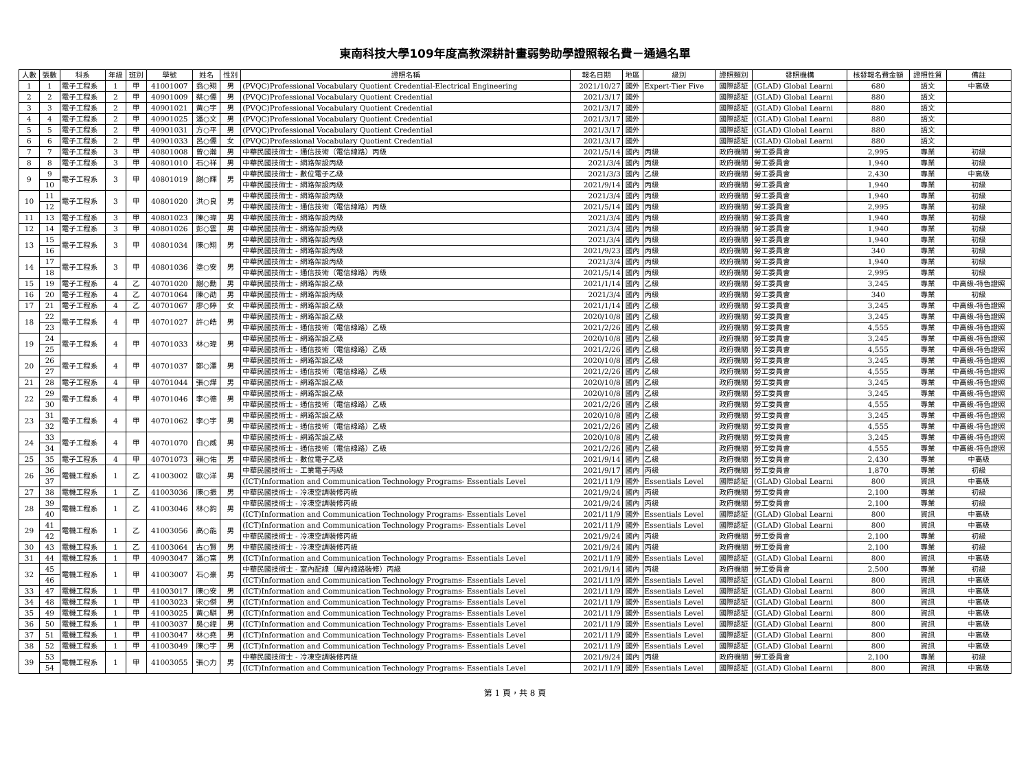東南科技大學109年度高教深耕計畫弱勢助學證照報名費－通過名單
| 人數 | 張數 | 科系 | 年級 | 班別 | 學號 | 姓名 | 性別 | 證照名稱 | 報名日期 | 地區 | 級別 | 證照類別 | 發照機構 | 核發報名費金額 | 證照性質 | 備註 |
| --- | --- | --- | --- | --- | --- | --- | --- | --- | --- | --- | --- | --- | --- | --- | --- | --- |
| 1 | 1 | 電子工程系 | 1 | 甲 | 41001007 | 翁○翔 | 男 | (PVQC)Professional Vocabulary Quotient Credential-Electrical Engineering | 2021/10/27 | 國外 | Expert-Tier Five | 國際認証 | (GLAD) Global Learni | 680 | 語文 | 中高級 |
| 2 | 2 | 電子工程系 | 2 | 甲 | 40901009 | 蔡○儒 | 男 | (PVQC)Professional Vocabulary Quotient Credential | 2021/3/17 | 國外 | | 國際認証 | (GLAD) Global Learni | 880 | 語文 | |
| 3 | 3 | 電子工程系 | 2 | 甲 | 40901021 | 黃○宇 | 男 | (PVQC)Professional Vocabulary Quotient Credential | 2021/3/17 | 國外 | | 國際認証 | (GLAD) Global Learni | 880 | 語文 | |
| 4 | 4 | 電子工程系 | 2 | 甲 | 40901025 | 潘○文 | 男 | (PVQC)Professional Vocabulary Quotient Credential | 2021/3/17 | 國外 | | 國際認証 | (GLAD) Global Learni | 880 | 語文 | |
| 5 | 5 | 電子工程系 | 2 | 甲 | 40901031 | 方○平 | 男 | (PVQC)Professional Vocabulary Quotient Credential | 2021/3/17 | 國外 | | 國際認証 | (GLAD) Global Learni | 880 | 語文 | |
| 6 | 6 | 電子工程系 | 2 | 甲 | 40901033 | 呂○儒 | 女 | (PVQC)Professional Vocabulary Quotient Credential | 2021/3/17 | 國外 | | 國際認証 | (GLAD) Global Learni | 880 | 語文 | |
| 7 | 7 | 電子工程系 | 3 | 甲 | 40801008 | 曾○瀚 | 男 | 中華民國技術士 - 通信技術（電信線路）丙級 | 2021/5/14 | 國內 | 丙級 | 政府機關 | 勞工委員會 | 2,995 | 專業 | 初級 |
| 8 | 8 | 電子工程系 | 3 | 甲 | 40801010 | 石○祥 | 男 | 中華民國技術士 - 網路架設丙級 | 2021/3/4 | 國內 | 丙級 | 政府機關 | 勞工委員會 | 1,940 | 專業 | 初級 |
| 9 | 9 | 電子工程系 | 3 | 甲 | 40801019 | 謝○輝 | 男 | 中華民國技術士 - 數位電子乙級 | 2021/3/3 | 國內 | 乙級 | 政府機關 | 勞工委員會 | 2,430 | 專業 | 中高級 |
| | 10 | | | | | | | 中華民國技術士 - 網路架設丙級 | 2021/9/14 | 國內 | 丙級 | 政府機關 | 勞工委員會 | 1,940 | 專業 | 初級 |
| 10 | 11 | 電子工程系 | 3 | 甲 | 40801020 | 洪○良 | 男 | 中華民國技術士 - 網路架設丙級 | 2021/3/4 | 國內 | 丙級 | 政府機關 | 勞工委員會 | 1,940 | 專業 | 初級 |
| | 12 | | | | | | | 中華民國技術士 - 通信技術（電信線路）丙級 | 2021/5/14 | 國內 | 丙級 | 政府機關 | 勞工委員會 | 2,995 | 專業 | 初級 |
| 11 | 13 | 電子工程系 | 3 | 甲 | 40801023 | 陳○瑋 | 男 | 中華民國技術士 - 網路架設丙級 | 2021/3/4 | 國內 | 丙級 | 政府機關 | 勞工委員會 | 1,940 | 專業 | 初級 |
| 12 | 14 | 電子工程系 | 3 | 甲 | 40801026 | 彭○雲 | 男 | 中華民國技術士 - 網路架設丙級 | 2021/3/4 | 國內 | 丙級 | 政府機關 | 勞工委員會 | 1,940 | 專業 | 初級 |
| 13 | 15 | 電子工程系 | 3 | 甲 | 40801034 | 陳○翔 | 男 | 中華民國技術士 - 網路架設丙級 | 2021/3/4 | 國內 | 丙級 | 政府機關 | 勞工委員會 | 1,940 | 專業 | 初級 |
| | 16 | | | | | | | 中華民國技術士 - 網路架設丙級 | 2021/9/23 | 國內 | 丙級 | 政府機關 | 勞工委員會 | 340 | 專業 | 初級 |
| 14 | 17 | 電子工程系 | 3 | 甲 | 40801036 | 塗○安 | 男 | 中華民國技術士 - 網路架設丙級 | 2021/3/4 | 國內 | 丙級 | 政府機關 | 勞工委員會 | 1,940 | 專業 | 初級 |
| | 18 | | | | | | | 中華民國技術士 - 通信技術（電信線路）丙級 | 2021/5/14 | 國內 | 丙級 | 政府機關 | 勞工委員會 | 2,995 | 專業 | 初級 |
| 15 | 19 | 電子工程系 | 4 | 乙 | 40701020 | 謝○勳 | 男 | 中華民國技術士 - 網路架設乙級 | 2021/1/14 | 國內 | 乙級 | 政府機關 | 勞工委員會 | 3,245 | 專業 | 中高級-特色證照 |
| 16 | 20 | 電子工程系 | 4 | 乙 | 40701064 | 陳○劭 | 男 | 中華民國技術士 - 網路架設丙級 | 2021/3/4 | 國內 | 丙級 | 政府機關 | 勞工委員會 | 340 | 專業 | 初級 |
| 17 | 21 | 電子工程系 | 4 | 乙 | 40701067 | 廖○婷 | 女 | 中華民國技術士 - 網路架設乙級 | 2021/1/14 | 國內 | 乙級 | 政府機關 | 勞工委員會 | 3,245 | 專業 | 中高級-特色證照 |
| 18 | 22 | 電子工程系 | 4 | 甲 | 40701027 | 許○皓 | 男 | 中華民國技術士 - 網路架設乙級 | 2020/10/8 | 國內 | 乙級 | 政府機關 | 勞工委員會 | 3,245 | 專業 | 中高級-特色證照 |
| | 23 | | | | | | | 中華民國技術士 - 通信技術（電信線路）乙級 | 2021/2/26 | 國內 | 乙級 | 政府機關 | 勞工委員會 | 4,555 | 專業 | 中高級-特色證照 |
| 19 | 24 | 電子工程系 | 4 | 甲 | 40701033 | 林○瑋 | 男 | 中華民國技術士 - 網路架設乙級 | 2020/10/8 | 國內 | 乙級 | 政府機關 | 勞工委員會 | 3,245 | 專業 | 中高級-特色證照 |
| | 25 | | | | | | | 中華民國技術士 - 通信技術（電信線路）乙級 | 2021/2/26 | 國內 | 乙級 | 政府機關 | 勞工委員會 | 4,555 | 專業 | 中高級-特色證照 |
| 20 | 26 | 電子工程系 | 4 | 甲 | 40701037 | 鄭○澤 | 男 | 中華民國技術士 - 網路架設乙級 | 2020/10/8 | 國內 | 乙級 | 政府機關 | 勞工委員會 | 3,245 | 專業 | 中高級-特色證照 |
| | 27 | | | | | | | 中華民國技術士 - 通信技術（電信線路）乙級 | 2021/2/26 | 國內 | 乙級 | 政府機關 | 勞工委員會 | 4,555 | 專業 | 中高級-特色證照 |
| 21 | 28 | 電子工程系 | 4 | 甲 | 40701044 | 張○燁 | 男 | 中華民國技術士 - 網路架設乙級 | 2020/10/8 | 國內 | 乙級 | 政府機關 | 勞工委員會 | 3,245 | 專業 | 中高級-特色證照 |
| 22 | 29 | 電子工程系 | 4 | 甲 | 40701046 | 李○德 | 男 | 中華民國技術士 - 網路架設乙級 | 2020/10/8 | 國內 | 乙級 | 政府機關 | 勞工委員會 | 3,245 | 專業 | 中高級-特色證照 |
| | 30 | | | | | | | 中華民國技術士 - 通信技術（電信線路）乙級 | 2021/2/26 | 國內 | 乙級 | 政府機關 | 勞工委員會 | 4,555 | 專業 | 中高級-特色證照 |
| 23 | 31 | 電子工程系 | 4 | 甲 | 40701062 | 李○宇 | 男 | 中華民國技術士 - 網路架設乙級 | 2020/10/8 | 國內 | 乙級 | 政府機關 | 勞工委員會 | 3,245 | 專業 | 中高級-特色證照 |
| | 32 | | | | | | | 中華民國技術士 - 通信技術（電信線路）乙級 | 2021/2/26 | 國內 | 乙級 | 政府機關 | 勞工委員會 | 4,555 | 專業 | 中高級-特色證照 |
| 24 | 33 | 電子工程系 | 4 | 甲 | 40701070 | 白○威 | 男 | 中華民國技術士 - 網路架設乙級 | 2020/10/8 | 國內 | 乙級 | 政府機關 | 勞工委員會 | 3,245 | 專業 | 中高級-特色證照 |
| | 34 | | | | | | | 中華民國技術士 - 通信技術（電信線路）乙級 | 2021/2/26 | 國內 | 乙級 | 政府機關 | 勞工委員會 | 4,555 | 專業 | 中高級-特色證照 |
| 25 | 35 | 電子工程系 | 4 | 甲 | 40701073 | 賴○佑 | 男 | 中華民國技術士 - 數位電子乙級 | 2021/9/14 | 國內 | 乙級 | 政府機關 | 勞工委員會 | 2,430 | 專業 | 中高級 |
| 26 | 36 | 電機工程系 | 1 | 乙 | 41003002 | 歐○洋 | 男 | 中華民國技術士 - 工業電子丙級 | 2021/9/17 | 國內 | 丙級 | 政府機關 | 勞工委員會 | 1,870 | 專業 | 初級 |
| | 37 | | | | | | | (ICT)Information and Communication Technology Programs- Essentials Level | 2021/11/9 | 國外 | Essentials Level | 國際認証 | (GLAD) Global Learni | 800 | 資訊 | 中高級 |
| 27 | 38 | 電機工程系 | 1 | 乙 | 41003036 | 陳○振 | 男 | 中華民國技術士 - 冷凍空調裝修丙級 | 2021/9/24 | 國內 | 丙級 | 政府機關 | 勞工委員會 | 2,100 | 專業 | 初級 |
| 28 | 39 | 電機工程系 | 1 | 乙 | 41003046 | 林○鈞 | 男 | 中華民國技術士 - 冷凍空調裝修丙級 | 2021/9/24 | 國內 | 丙級 | 政府機關 | 勞工委員會 | 2,100 | 專業 | 初級 |
| | 40 | | | | | | | (ICT)Information and Communication Technology Programs- Essentials Level | 2021/11/9 | 國外 | Essentials Level | 國際認証 | (GLAD) Global Learni | 800 | 資訊 | 中高級 |
| 29 | 41 | 電機工程系 | 1 | 乙 | 41003056 | 高○能 | 男 | (ICT)Information and Communication Technology Programs- Essentials Level | 2021/11/9 | 國外 | Essentials Level | 國際認証 | (GLAD) Global Learni | 800 | 資訊 | 中高級 |
| | 42 | | | | | | | 中華民國技術士 - 冷凍空調裝修丙級 | 2021/9/24 | 國內 | 丙級 | 政府機關 | 勞工委員會 | 2,100 | 專業 | 初級 |
| 30 | 43 | 電機工程系 | 1 | 乙 | 41003064 | 古○賢 | 男 | 中華民國技術士 - 冷凍空調裝修丙級 | 2021/9/24 | 國內 | 丙級 | 政府機關 | 勞工委員會 | 2,100 | 專業 | 初級 |
| 31 | 44 | 電機工程系 | 1 | 甲 | 40903047 | 潘○富 | 男 | (ICT)Information and Communication Technology Programs- Essentials Level | 2021/11/9 | 國外 | Essentials Level | 國際認証 | (GLAD) Global Learni | 800 | 資訊 | 中高級 |
| 32 | 45 | 電機工程系 | 1 | 甲 | 41003007 | 石○豪 | 男 | 中華民國技術士 - 室內配線（屋內線路裝修）丙級 | 2021/9/14 | 國內 | 丙級 | 政府機關 | 勞工委員會 | 2,500 | 專業 | 初級 |
| | 46 | | | | | | | (ICT)Information and Communication Technology Programs- Essentials Level | 2021/11/9 | 國外 | Essentials Level | 國際認証 | (GLAD) Global Learni | 800 | 資訊 | 中高級 |
| 33 | 47 | 電機工程系 | 1 | 甲 | 41003017 | 陳○安 | 男 | (ICT)Information and Communication Technology Programs- Essentials Level | 2021/11/9 | 國外 | Essentials Level | 國際認証 | (GLAD) Global Learni | 800 | 資訊 | 中高級 |
| 34 | 48 | 電機工程系 | 1 | 甲 | 41003023 | 宋○傑 | 男 | (ICT)Information and Communication Technology Programs- Essentials Level | 2021/11/9 | 國外 | Essentials Level | 國際認証 | (GLAD) Global Learni | 800 | 資訊 | 中高級 |
| 35 | 49 | 電機工程系 | 1 | 甲 | 41003025 | 黃○騏 | 男 | (ICT)Information and Communication Technology Programs- Essentials Level | 2021/11/9 | 國外 | Essentials Level | 國際認証 | (GLAD) Global Learni | 800 | 資訊 | 中高級 |
| 36 | 50 | 電機工程系 | 1 | 甲 | 41003037 | 吳○緯 | 男 | (ICT)Information and Communication Technology Programs- Essentials Level | 2021/11/9 | 國外 | Essentials Level | 國際認証 | (GLAD) Global Learni | 800 | 資訊 | 中高級 |
| 37 | 51 | 電機工程系 | 1 | 甲 | 41003047 | 林○堯 | 男 | (ICT)Information and Communication Technology Programs- Essentials Level | 2021/11/9 | 國外 | Essentials Level | 國際認証 | (GLAD) Global Learni | 800 | 資訊 | 中高級 |
| 38 | 52 | 電機工程系 | 1 | 甲 | 41003049 | 陳○宇 | 男 | (ICT)Information and Communication Technology Programs- Essentials Level | 2021/11/9 | 國外 | Essentials Level | 國際認証 | (GLAD) Global Learni | 800 | 資訊 | 中高級 |
| 39 | 53 | 電機工程系 | 1 | 甲 | 41003055 | 張○力 | 男 | 中華民國技術士 - 冷凍空調裝修丙級 | 2021/9/24 | 國內 | 丙級 | 政府機關 | 勞工委員會 | 2,100 | 專業 | 初級 |
| | 54 | | | | | | | (ICT)Information and Communication Technology Programs- Essentials Level | 2021/11/9 | 國外 | Essentials Level | 國際認証 | (GLAD) Global Learni | 800 | 資訊 | 中高級 |
第 1 頁，共 8 頁